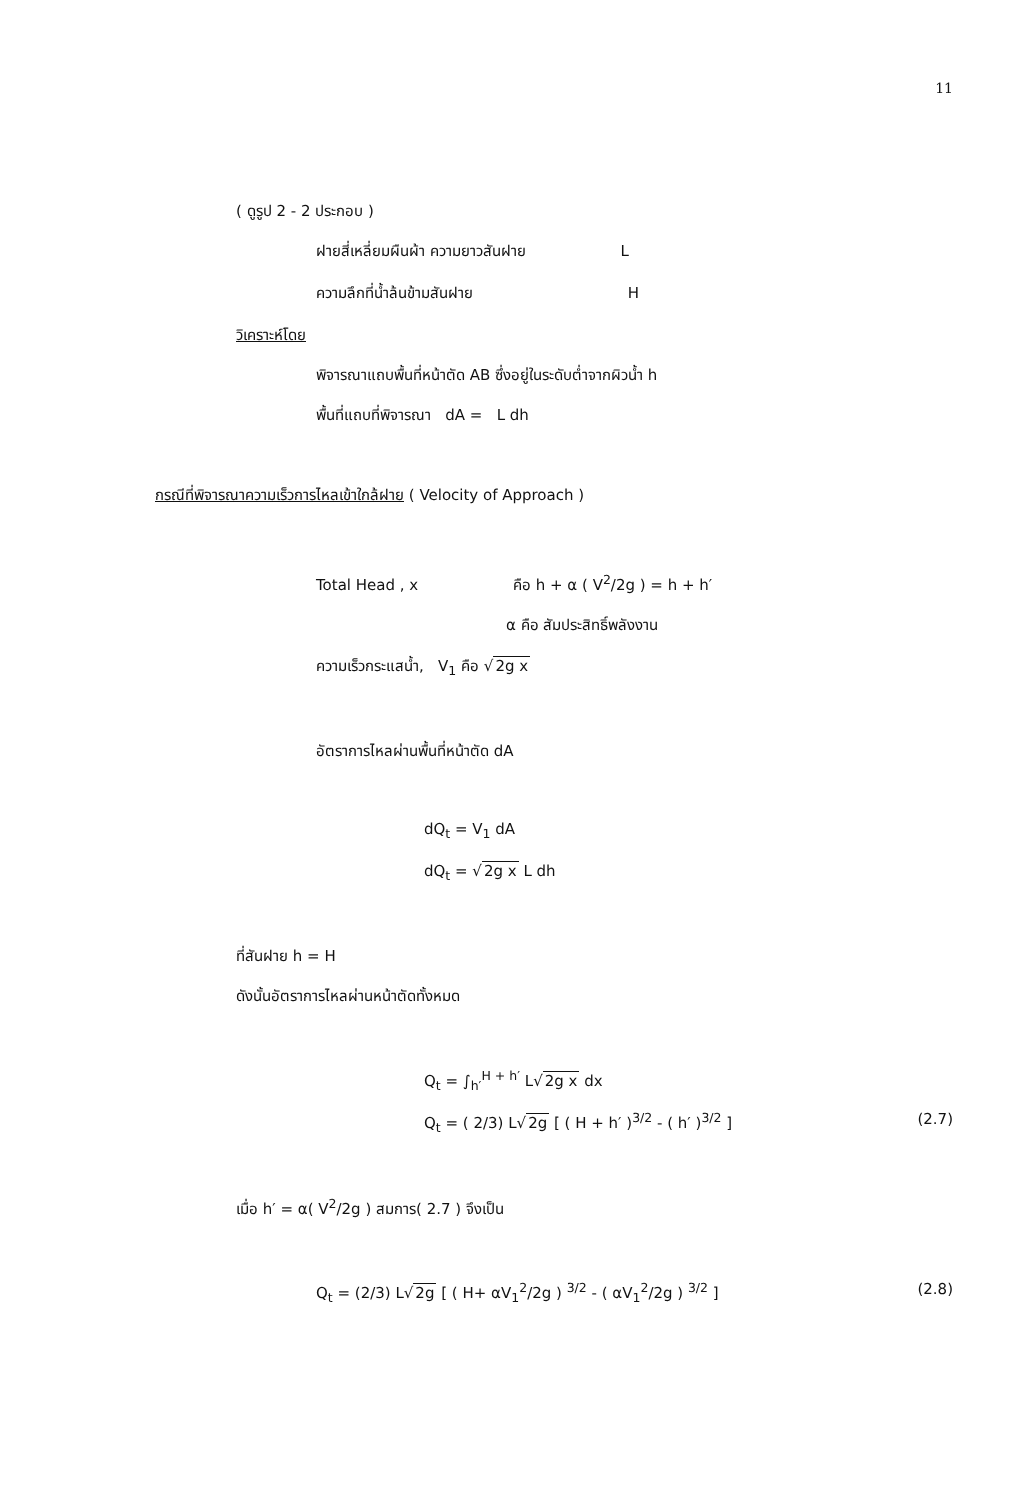11
( ดูรูป 2 - 2 ประกอบ )
ฝายสี่เหลี่ยมผืนผ้า ความยาวสันฝาย L
ความลึกที่น้ำล้นข้ามสันฝาย H
วิเคราะห์โดย
พิจารณาแถบพื้นที่หน้าตัด AB ซึ่งอยู่ในระดับต่ำจากผิวน้ำ h
พื้นที่แถบที่พิจารณา dA = L dh
กรณีที่พิจารณาความเร็วการไหลเข้าใกล้ฝาย ( Velocity of Approach )
Total Head , x คือ h + α ( V<sup>2</sup>/2g ) = h + h′
α คือ สัมประสิทธิ์พลังงาน
ความเร็วกระแสน้ำ, V<sub>1</sub> คือ √2g x
อัตราการไหลผ่านพื้นที่หน้าตัด dA
dQ<sub>t</sub> = V<sub>1</sub> dA
dQ<sub>t</sub> = √2g x L dh
ที่สันฝาย h = H
ดังนั้นอัตราการไหลผ่านหน้าตัดทั้งหมด
Q<sub>t</sub> = ∫<sub>h′</sub><sup>H + h′</sup> L√2g x dx
Q<sub>t</sub> = ( 2/3) L√2g [ ( H + h′ )<sup>3/2</sup> - ( h′ )<sup>3/2</sup> ] (2.7)
เมื่อ h′ = α( V<sup>2</sup>/2g ) สมการ( 2.7 ) จึงเป็น
Q<sub>t</sub> = (2/3) L√2g [ ( H+ αV<sub>1</sub><sup>2</sup>/2g ) <sup>3/2</sup> - ( αV<sub>1</sub><sup>2</sup>/2g ) <sup>3/2</sup> ] (2.8)